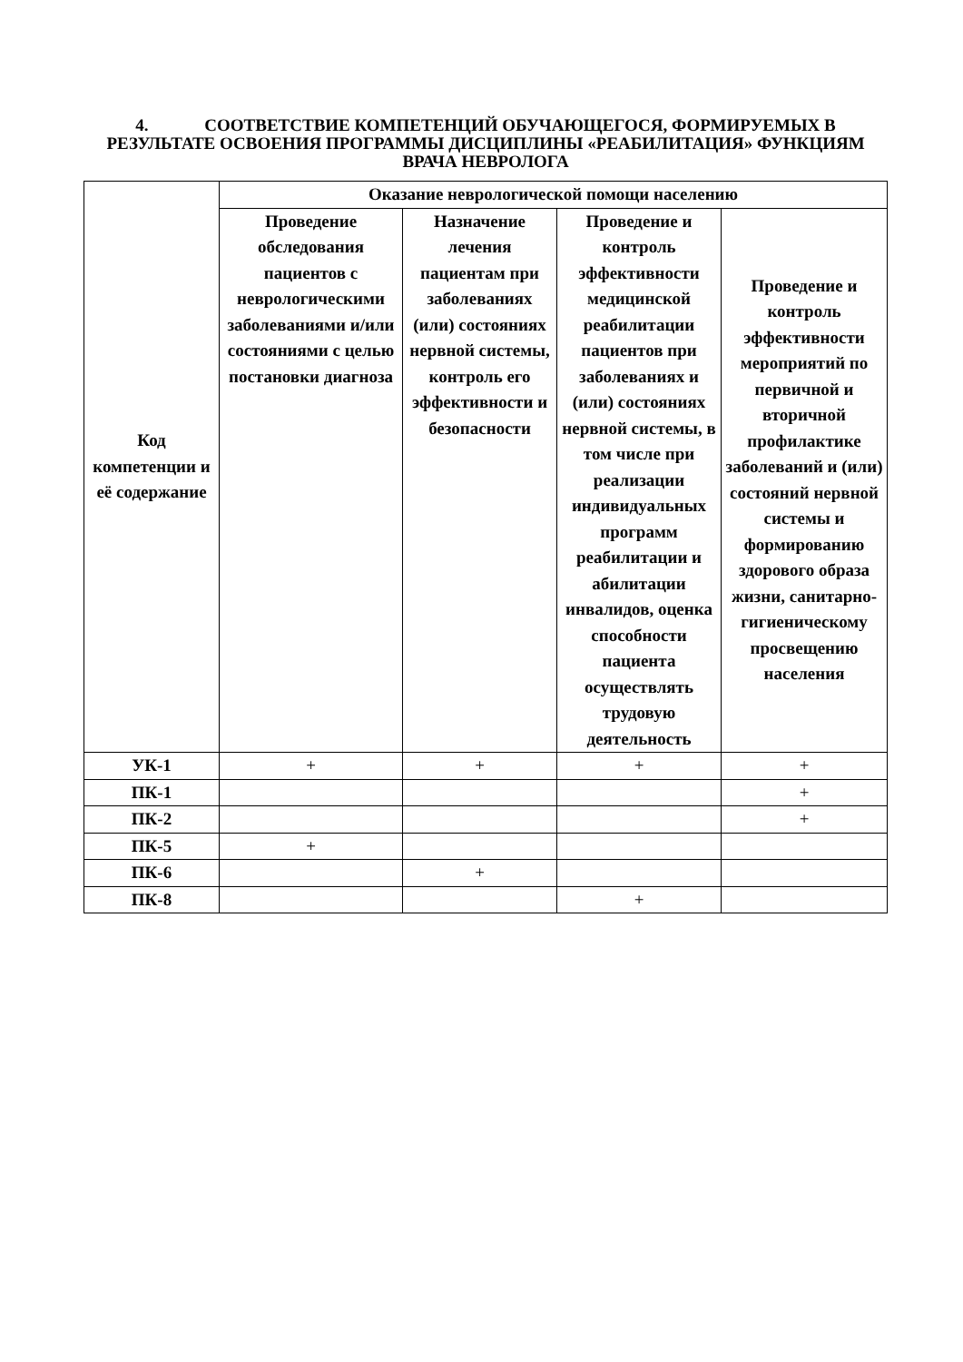4. СООТВЕТСТВИЕ КОМПЕТЕНЦИЙ ОБУЧАЮЩЕГОСЯ, ФОРМИРУЕМЫХ В РЕЗУЛЬТАТЕ ОСВОЕНИЯ ПРОГРАММЫ ДИСЦИПЛИНЫ «РЕАБИЛИТАЦИЯ» ФУНКЦИЯМ ВРАЧА НЕВРОЛОГА
| Код компетенции и её содержание | Оказание неврологической помощи населению | | | |
| --- | --- | --- | --- | --- |
| | Проведение обследования пациентов с неврологическими заболеваниями и/или состояниями с целью постановки диагноза | Назначение лечения пациентам при заболеваниях (или) состояниях нервной системы, контроль его эффективности и безопасности | Проведение и контроль эффективности медицинской реабилитации пациентов при заболеваниях и (или) состояниях нервной системы, в том числе при реализации индивидуальных программ реабилитации и абилитации инвалидов, оценка способности пациента осуществлять трудовую деятельность | Проведение и контроль эффективности мероприятий по первичной и вторичной профилактике заболеваний и (или) состояний нервной системы и формированию здорового образа жизни, санитарно-гигиеническому просвещению населения |
| УК-1 | + | + | + | + |
| ПК-1 | | | | + |
| ПК-2 | | | | + |
| ПК-5 | + | | | |
| ПК-6 | | + | | |
| ПК-8 | | | + | |